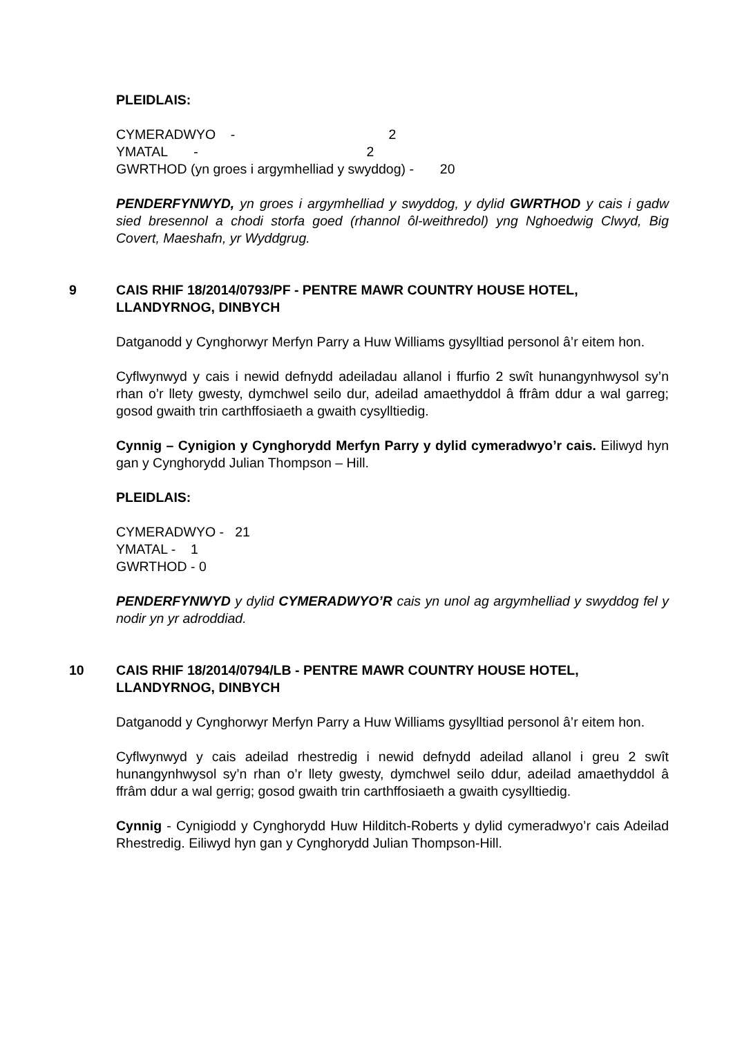PLEIDLAIS:
CYMERADWYO - 2
YMATAL - 2
GWRTHOD (yn groes i argymhelliad y swyddog) - 20
PENDERFYNWYD, yn groes i argymhelliad y swyddog, y dylid GWRTHOD y cais i gadw sied bresennol a chodi storfa goed (rhannol ôl-weithredol) yng Nghoedwig Clwyd, Big Covert, Maeshafn, yr Wyddgrug.
9 CAIS RHIF 18/2014/0793/PF - PENTRE MAWR COUNTRY HOUSE HOTEL, LLANDYRNOG, DINBYCH
Datganodd y Cynghorwyr Merfyn Parry a Huw Williams gysylltiad personol â’r eitem hon.
Cyflwynwyd y cais i newid defnydd adeiladau allanol i ffurfio 2 swît hunangynhwysol sy’n rhan o’r llety gwesty, dymchwel seilo dur, adeilad amaethyddol â ffrâm ddur a wal garreg; gosod gwaith trin carthffosiaeth a gwaith cysylltiedig.
Cynnig – Cynigion y Cynghorydd Merfyn Parry y dylid cymeradwyo’r cais. Eiliwyd hyn gan y Cynghorydd Julian Thompson – Hill.
PLEIDLAIS:
CYMERADWYO - 21
YMATAL - 1
GWRTHOD - 0
PENDERFYNWYD y dylid CYMERADWYO’R cais yn unol ag argymhelliad y swyddog fel y nodir yn yr adroddiad.
10 CAIS RHIF 18/2014/0794/LB - PENTRE MAWR COUNTRY HOUSE HOTEL, LLANDYRNOG, DINBYCH
Datganodd y Cynghorwyr Merfyn Parry a Huw Williams gysylltiad personol â’r eitem hon.
Cyflwynwyd y cais adeilad rhestredig i newid defnydd adeilad allanol i greu 2 swît hunangynhwysol sy’n rhan o’r llety gwesty, dymchwel seilo ddur, adeilad amaethyddol â ffrâm ddur a wal gerrig; gosod gwaith trin carthffosiaeth a gwaith cysylltiedig.
Cynnig - Cynigiodd y Cynghorydd Huw Hilditch-Roberts y dylid cymeradwyo’r cais Adeilad Rhestredig. Eiliwyd hyn gan y Cynghorydd Julian Thompson-Hill.